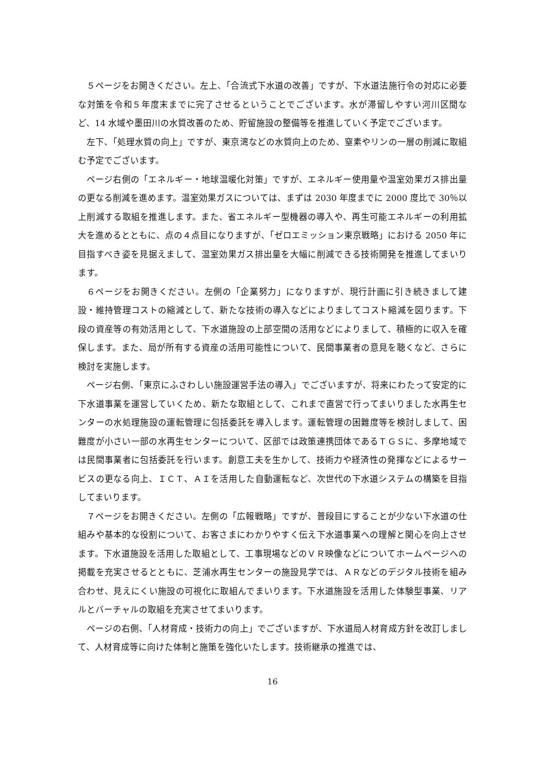５ページをお開きください。左上、「合流式下水道の改善」ですが、下水道法施行令の対応に必要な対策を令和５年度末までに完了させるということでございます。水が滞留しやすい河川区間など、14 水域や墨田川の水質改善のため、貯留施設の整備等を推進していく予定でございます。
左下、「処理水質の向上」ですが、東京湾などの水質向上のため、窒素やリンの一層の削減に取組む予定でございます。
ページ右側の「エネルギー・地球温暖化対策」ですが、エネルギー使用量や温室効果ガス排出量の更なる削減を進めます。温室効果ガスについては、まずは 2030 年度までに 2000 度比で 30％以上削減する取組を推進します。また、省エネルギー型機器の導入や、再生可能エネルギーの利用拡大を進めるとともに、点の４点目になりますが、「ゼロエミッション東京戦略」における 2050 年に目指すべき姿を見据えまして、温室効果ガス排出量を大幅に削減できる技術開発を推進してまいります。
６ページをお開きください。左側の「企業努力」になりますが、現行計画に引き続きまして建設・維持管理コストの縮減として、新たな技術の導入などによりましてコスト縮減を図ります。下段の資産等の有効活用として、下水道施設の上部空間の活用などによりまして、積極的に収入を確保します。また、局が所有する資産の活用可能性について、民間事業者の意見を聴くなど、さらに検討を実施します。
ページ右側、「東京にふさわしい施設運営手法の導入」でございますが、将来にわたって安定的に下水道事業を運営していくため、新たな取組として、これまで直営で行ってまいりました水再生センターの水処理施設の運転管理に包括委託を導入します。運転管理の困難度等を検討しまして、困難度が小さい一部の水再生センターについて、区部では政策連携団体であるＴＧＳに、多摩地域では民間事業者に包括委託を行います。創意工夫を生かして、技術力や経済性の発揮などによるサービスの更なる向上、ＩＣＴ、ＡＩを活用した自動運転など、次世代の下水道システムの構築を目指してまいります。
７ページをお開きください。左側の「広報戦略」ですが、普段目にすることが少ない下水道の仕組みや基本的な役割について、お客さまにわかりやすく伝え下水道事業への理解と関心を向上させます。下水道施設を活用した取組として、工事現場などのＶＲ映像などについてホームページへの掲載を充実させるとともに、芝浦水再生センターの施設見学では、ＡＲなどのデジタル技術を組み合わせ、見えにくい施設の可視化に取組んでまいります。下水道施設を活用した体験型事業、リアルとバーチャルの取組を充実させてまいります。
ページの右側、「人材育成・技術力の向上」でございますが、下水道局人材育成方針を改訂しまして、人材育成等に向けた体制と施策を強化いたします。技術継承の推進では、
16